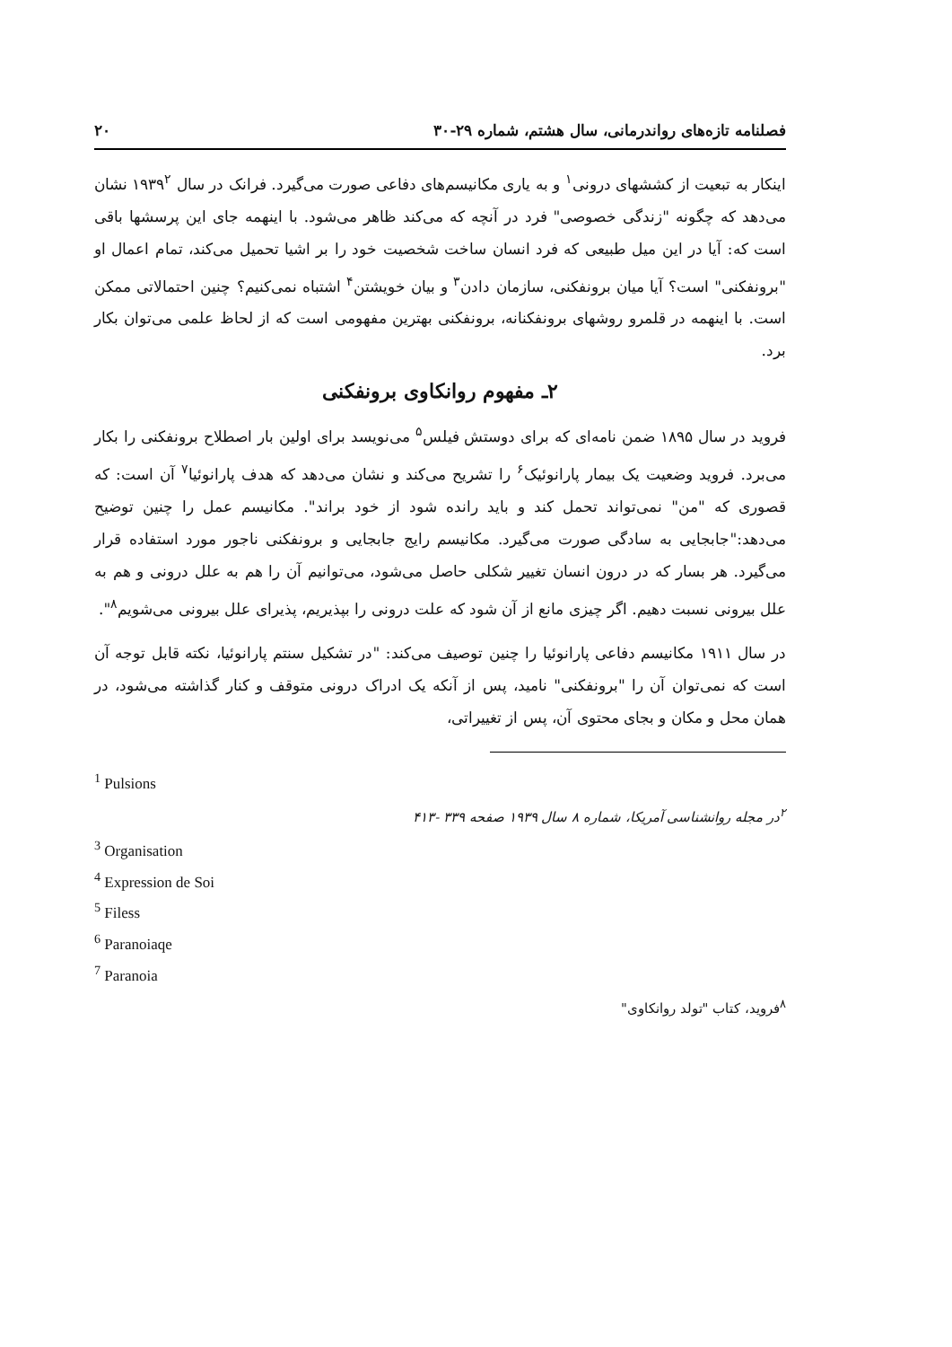فصلنامه تازه‌های رواندرمانی، سال هشتم، شماره ۲۹-۳۰ ۲۰
اینکار به تبعیت از کششهای درونی<sup>۱</sup> و به یاری مکانیسم‌های دفاعی صورت می‌گیرد. فرانک در سال ۱۹۳۹<sup>۲</sup> نشان می‌دهد که چگونه "زندگی خصوصی" فرد در آنچه که می‌کند ظاهر می‌شود. با اینهمه جای این پرسشها باقی است که: آیا در این میل طبیعی که فرد انسان ساخت شخصیت خود را بر اشیا تحمیل می‌کند، تمام اعمال او "برونفکنی" است؟ آیا میان برونفکنی، سازمان دادن<sup>۳</sup> و بیان خویشتن<sup>۴</sup> اشتباه نمی‌کنیم؟ چنین احتمالاتی ممکن است. با اینهمه در قلمرو روشهای برونفکنانه، برونفکنی بهترین مفهومی است که از لحاظ علمی می‌توان بکار برد.
۲ـ مفهوم روانکاوی برونفکنی
فروید در سال ۱۸۹۵ ضمن نامه‌ای که برای دوستش فیلس<sup>۵</sup> می‌نویسد برای اولین بار اصطلاح برونفکنی را بکار می‌برد. فروید وضعیت یک بیمار پارانوئیک<sup>۶</sup> را تشریح می‌کند و نشان می‌دهد که هدف پارانوئیا<sup>۷</sup> آن است: که قصوری که "من" نمی‌تواند تحمل کند و باید رانده شود از خود براند". مکانیسم عمل را چنین توضیح می‌دهد:"جابجایی به سادگی صورت می‌گیرد. مکانیسم رایج جابجایی و برونفکنی ناجور مورد استفاده قرار می‌گیرد. هر بسار که در درون انسان تغییر شکلی حاصل می‌شود، می‌توانیم آن را هم به علل درونی و هم به علل بیرونی نسبت دهیم. اگر چیزی مانع از آن شود که علت درونی را بپذیریم، پذیرای علل بیرونی می‌شویم<sup>۸</sup>".
در سال ۱۹۱۱ مکانیسم دفاعی پارانوئیا را چنین توصیف می‌کند: "در تشکیل سنتم پارانوئیا، نکته قابل توجه آن است که نمی‌توان آن را "برونفکنی" نامید، پس از آنکه یک ادراک درونی متوقف و کنار گذاشته می‌شود، در همان محل و مکان و بجای محتوی آن، پس از تغییراتی،
<sup>1</sup> Pulsions
<sup>۲</sup> در مجله روانشناسی آمریکا، شماره ۸ سال ۱۹۳۹ صفحه ۳۳۹ -۴۱۳
<sup>3</sup> Organisation
<sup>4</sup> Expression de Soi
<sup>5</sup> Filess
<sup>6</sup> Paranoiaqe
<sup>7</sup> Paranoia
<sup>۸</sup> فروید، کتاب "تولد روانکاوی"